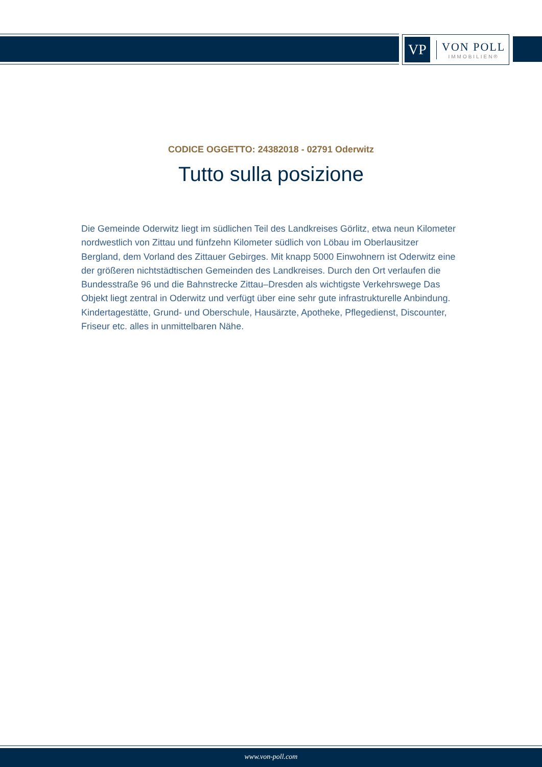VP
VON POLL
IMMOBILIEN®
CODICE OGGETTO: 24382018 - 02791 Oderwitz
Tutto sulla posizione
Die Gemeinde Oderwitz liegt im südlichen Teil des Landkreises Görlitz, etwa neun Kilometer nordwestlich von Zittau und fünfzehn Kilometer südlich von Löbau im Oberlausitzer Bergland, dem Vorland des Zittauer Gebirges. Mit knapp 5000 Einwohnern ist Oderwitz eine der größeren nichtstädtischen Gemeinden des Landkreises. Durch den Ort verlaufen die Bundesstraße 96 und die Bahnstrecke Zittau–Dresden als wichtigste Verkehrswege Das Objekt liegt zentral in Oderwitz und verfügt über eine sehr gute infrastrukturelle Anbindung. Kindertagestätte, Grund- und Oberschule, Hausärzte, Apotheke, Pflegedienst, Discounter, Friseur etc. alles in unmittelbaren Nähe.
www.von-poll.com